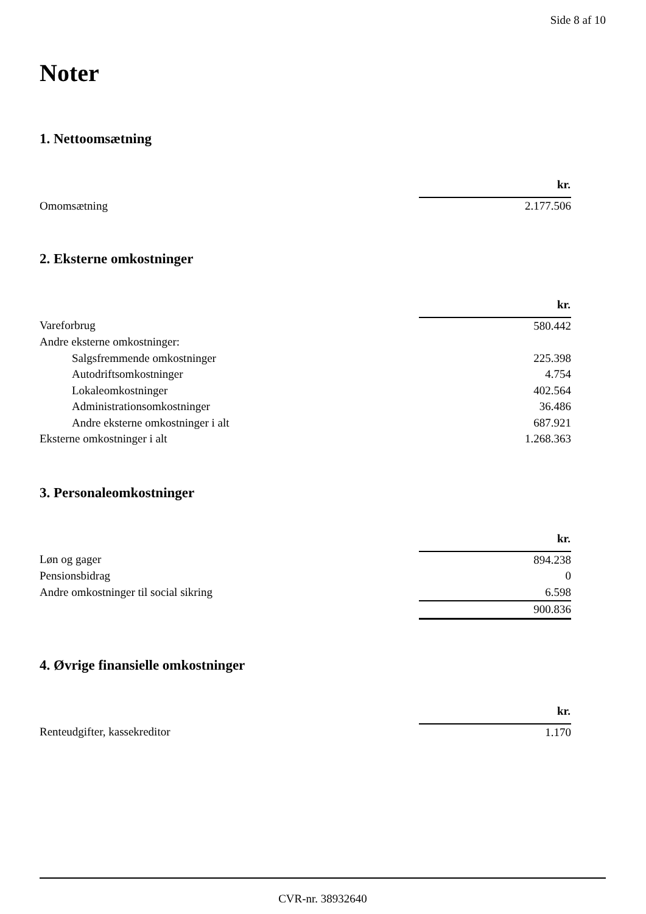Side 8 af 10
Noter
1. Nettoomsætning
| | kr. |
| Omomsætning | 2.177.506 |
2. Eksterne omkostninger
| | kr. |
| Vareforbrug | 580.442 |
| Andre eksterne omkostninger: | |
| Salgsfremmende omkostninger | 225.398 |
| Autodriftsomkostninger | 4.754 |
| Lokaleomkostninger | 402.564 |
| Administrationsomkostninger | 36.486 |
| Andre eksterne omkostninger i alt | 687.921 |
| Eksterne omkostninger i alt | 1.268.363 |
3. Personaleomkostninger
| | kr. |
| Løn og gager | 894.238 |
| Pensionsbidrag | 0 |
| Andre omkostninger til social sikring | 6.598 |
| | 900.836 |
4. Øvrige finansielle omkostninger
| | kr. |
| Renteudgifter, kassekreditor | 1.170 |
CVR-nr. 38932640